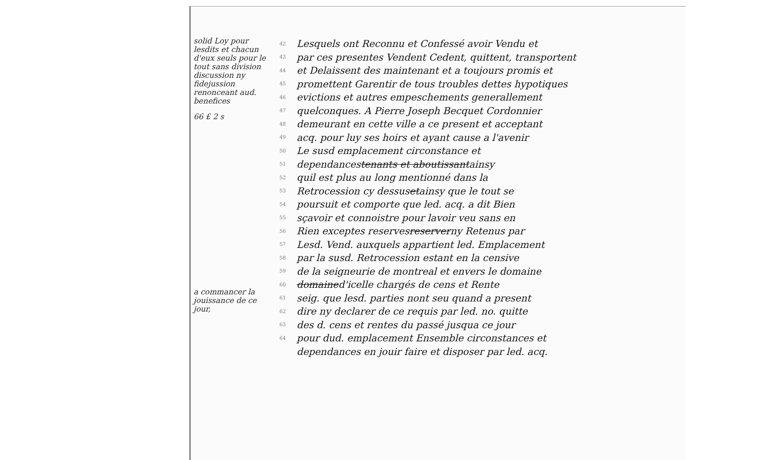solid Loy pour lesdits et chacun d'eux seuls pour le tout sans division discussion ny fidejussion renonceant aud. benefices
66 £ 2 s
a commancer la jouissance de ce jour,
42 Lesquels ont Reconnu et Confessé avoir Vendu et
43 par ces presentes Vendent Cedent, quittent, transportent
44 et Delaissent des maintenant et a toujours promis et
45 promettent Garentir de tous troubles dettes hypotiques
46 evictions et autres empeschements generallement
47 quelconques. A Pierre Joseph Becquet Cordonnier
48 demeurant en cette ville a ce present et acceptant
49 acq. pour luy ses hoirs et ayant cause a l'avenir
50 Le susd emplacement circonstance et
51 dependances tenants et aboutissant ainsy
52 quil est plus au long mentionné dans la
53 Retrocession cy dessus et ainsy que le tout se
54 poursuit et comporte que led. acq. a dit Bien
55 sçavoir et connoistre pour lavoir veu sans en
56 Rien exceptes reserves reserver ny Retenus par
57 Lesd. Vend. auxquels appartient led. Emplacement
58 par la susd. Retrocession estant en la censive
59 de la seigneurie de montreal et envers le domaine
60 domaine d'icelle chargés de cens et Rente
61 seig. que lesd. parties nont seu quand a present
62 dire ny declarer de ce requis par led. no. quitte
63 des d. cens et rentes du passé jusqua ce jour
64 pour dud. emplacement Ensemble circonstances et
dependances en jouir faire et disposer par led. acq.